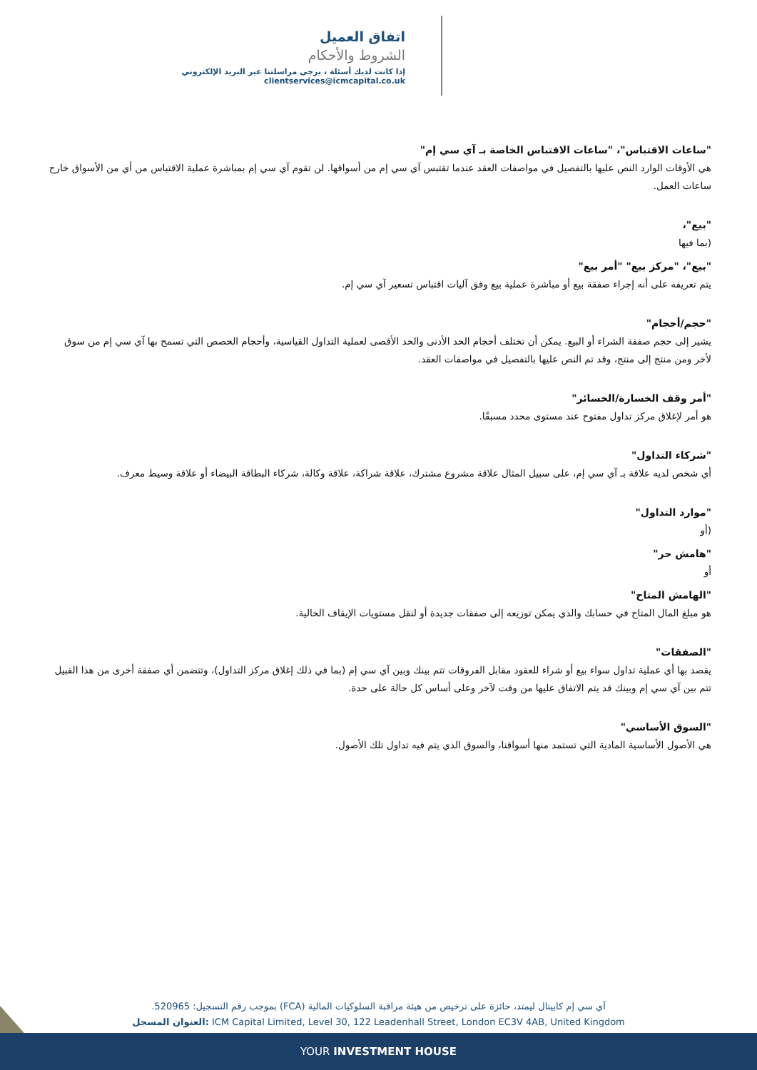اتفاق العميل
الشروط والأحكام
إذا كانت لديك أسئلة ، يرجى مراسلتنا عبر البريد الإلكتروني clientservices@icmcapital.co.uk
"ساعات الاقتباس"، "ساعات الاقتباس الخاصة بـ آي سي إم"
هي الأوقات الوارد النص عليها بالتفصيل في مواصفات العقد عندما تقتبس آي سي إم من أسواقها. لن تقوم آي سي إم بمباشرة عملية الاقتباس من أي من الأسواق خارج ساعات العمل.
"بيع"،
(بما فيها
"بيع"، "مركز بيع" "أمر بيع"
يتم تعريفه على أنه إجراء صفقة بيع أو مباشرة عملية بيع وفق آليات اقتباس تسعير آي سي إم.
"حجم/أحجام"
يشير إلى حجم صفقة الشراء أو البيع. يمكن أن تختلف أحجام الحد الأدنى والحد الأقصى لعملية التداول القياسية، وأحجام الحصص التي تسمح بها آي سي إم من سوق لأخر ومن منتج إلى منتج، وقد تم النص عليها بالتفصيل في مواصفات العقد.
"أمر وقف الخسارة/الخسائر"
هو أمر لإغلاق مركز تداول مفتوح عند مستوى محدد مسبقًا.
"شركاء التداول"
أي شخص لديه علاقة بـ آي سي إم، على سبيل المثال علاقة مشروع مشترك، علاقة شراكة، علاقة وكالة، شركاء البطاقة البيضاء أو علاقة وسيط معرف.
"موارد التداول"
(أو
"هامش حر"
أو
"الهامش المتاح"
هو مبلغ المال المتاح في حسابك والذي يمكن توزيعه إلى صفقات جديدة أو لنقل مستويات الإيقاف الحالية.
"الصفقات"
يقصد بها أي عملية تداول سواء بيع أو شراء للعقود مقابل الفروقات تتم بينك وبين آي سي إم (بما في ذلك إغلاق مركز التداول)، وتتضمن أي صفقة أخرى من هذا القبيل تتم بين آي سي إم وبينك قد يتم الاتفاق عليها من وقت لآخر وعلى أساس كل حالة على حدة.
"السوق الأساسي"
هي الأصول الأساسية المادية التي تستمد منها أسواقنا، والسوق الذي يتم فيه تداول تلك الأصول.
آي سي إم كابيتال ليمتد، حائزة على ترخيص من هيئة مراقبة السلوكيات المالية (FCA) بموجب رقم التسجيل: 520965.
العنوان المسجل: ICM Capital Limited, Level 30, 122 Leadenhall Street, London EC3V 4AB, United Kingdom
YOUR INVESTMENT HOUSE